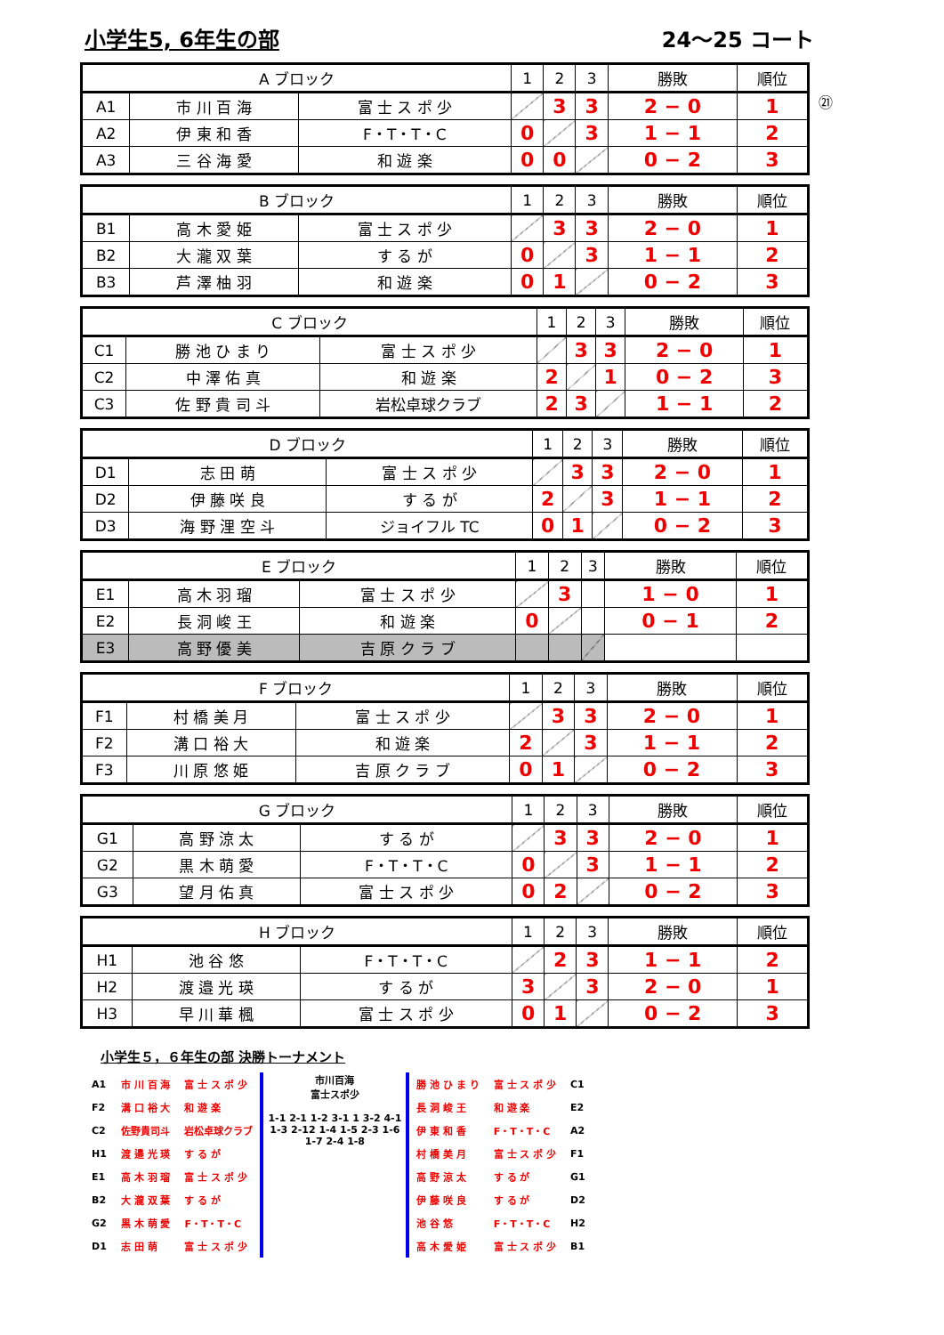小学生5, 6年生の部 24～25 コート
| A ブロック | | | 1 | 2 | 3 | 勝敗 | 順位 |
| A1 | 市 川 百 海 | 富 士 ス ポ 少 | | 3 | 3 | 2 − 0 | 1 |
| A2 | 伊 東 和 香 | F・T・T・C | 0 | | 3 | 1 − 1 | 2 |
| A3 | 三 谷 海 愛 | 和 遊 楽 | 0 | 0 | | 0 − 2 | 3 |
㉑
| B ブロック | | | 1 | 2 | 3 | 勝敗 | 順位 |
| B1 | 高 木 愛 姫 | 富 士 ス ポ 少 | | 3 | 3 | 2 − 0 | 1 |
| B2 | 大 瀧 双 葉 | す る が | 0 | | 3 | 1 − 1 | 2 |
| B3 | 芦 澤 柚 羽 | 和 遊 楽 | 0 | 1 | | 0 − 2 | 3 |
| C ブロック | | | 1 | 2 | 3 | 勝敗 | 順位 |
| C1 | 勝 池 ひ ま り | 富 士 ス ポ 少 | | 3 | 3 | 2 − 0 | 1 |
| C2 | 中 澤 佑 真 | 和 遊 楽 | 2 | | 1 | 0 − 2 | 3 |
| C3 | 佐 野 貴 司 斗 | 岩松卓球クラブ | 2 | 3 | | 1 − 1 | 2 |
| D ブロック | | | 1 | 2 | 3 | 勝敗 | 順位 |
| D1 | 志 田 萌 | 富 士 ス ポ 少 | | 3 | 3 | 2 − 0 | 1 |
| D2 | 伊 藤 咲 良 | す る が | 2 | | 3 | 1 − 1 | 2 |
| D3 | 海 野 浬 空 斗 | ジョイフル TC | 0 | 1 | | 0 − 2 | 3 |
| E ブロック | | | 1 | 2 | 3 | 勝敗 | 順位 |
| E1 | 高 木 羽 瑠 | 富 士 ス ポ 少 | | 3 | | 1 − 0 | 1 |
| E2 | 長 洞 峻 王 | 和 遊 楽 | 0 | | | 0 − 1 | 2 |
| E3 | 高 野 優 美 | 吉 原 ク ラ ブ | | | | | |
| F ブロック | | | 1 | 2 | 3 | 勝敗 | 順位 |
| F1 | 村 橋 美 月 | 富 士 ス ポ 少 | | 3 | 3 | 2 − 0 | 1 |
| F2 | 溝 口 裕 大 | 和 遊 楽 | 2 | | 3 | 1 − 1 | 2 |
| F3 | 川 原 悠 姫 | 吉 原 ク ラ ブ | 0 | 1 | | 0 − 2 | 3 |
| G ブロック | | | 1 | 2 | 3 | 勝敗 | 順位 |
| G1 | 高 野 涼 太 | す る が | | 3 | 3 | 2 − 0 | 1 |
| G2 | 黒 木 萌 愛 | F・T・T・C | 0 | | 3 | 1 − 1 | 2 |
| G3 | 望 月 佑 真 | 富 士 ス ポ 少 | 0 | 2 | | 0 − 2 | 3 |
| H ブロック | | | 1 | 2 | 3 | 勝敗 | 順位 |
| H1 | 池 谷 悠 | F・T・T・C | | 2 | 3 | 1 − 1 | 2 |
| H2 | 渡 邉 光 瑛 | す る が | 3 | | 3 | 2 − 0 | 1 |
| H3 | 早 川 華 楓 | 富 士 ス ポ 少 | 0 | 1 | | 0 − 2 | 3 |
小学生５，６年生の部 決勝トーナメント
| A1 | 市 川 百 海 | 富 士 ス ポ 少 |
| F2 | 溝 口 裕 大 | 和 遊 楽 |
| C2 | 佐野貴司斗 | 岩松卓球クラブ |
| H1 | 渡 邉 光 瑛 | す る が |
| E1 | 高 木 羽 瑠 | 富 士 ス ポ 少 |
| B2 | 大 瀧 双 葉 | す る が |
| G2 | 黒 木 萌 愛 | F・T・T・C |
| D1 | 志 田 萌 | 富 士 ス ポ 少 |
市川百海
富士スポ少
1-1 2-1 1-2 3-1 1 3-2 4-1 1-3 2-12 1-4 1-5 2-3 1-6 1-7 2-4 1-8
| 勝 池 ひ ま り | 富 士 ス ポ 少 | C1 |
| 長 洞 峻 王 | 和 遊 楽 | E2 |
| 伊 東 和 香 | F・T・T・C | A2 |
| 村 橋 美 月 | 富 士 ス ポ 少 | F1 |
| 高 野 涼 太 | す る が | G1 |
| 伊 藤 咲 良 | す る が | D2 |
| 池 谷 悠 | F・T・T・C | H2 |
| 高 木 愛 姫 | 富 士 ス ポ 少 | B1 |